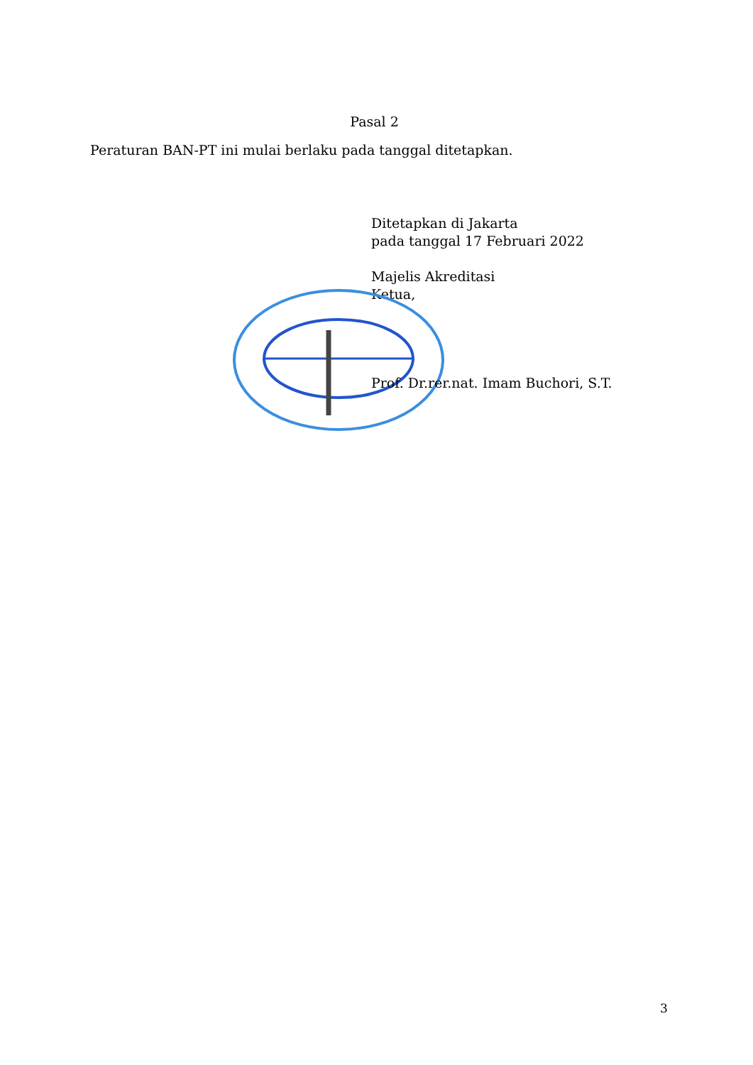Pasal 2
Peraturan BAN-PT ini mulai berlaku pada tanggal ditetapkan.
Ditetapkan di Jakarta
pada tanggal 17 Februari 2022
Majelis Akreditasi
Ketua,
Prof. Dr.rer.nat. Imam Buchori, S.T.
3